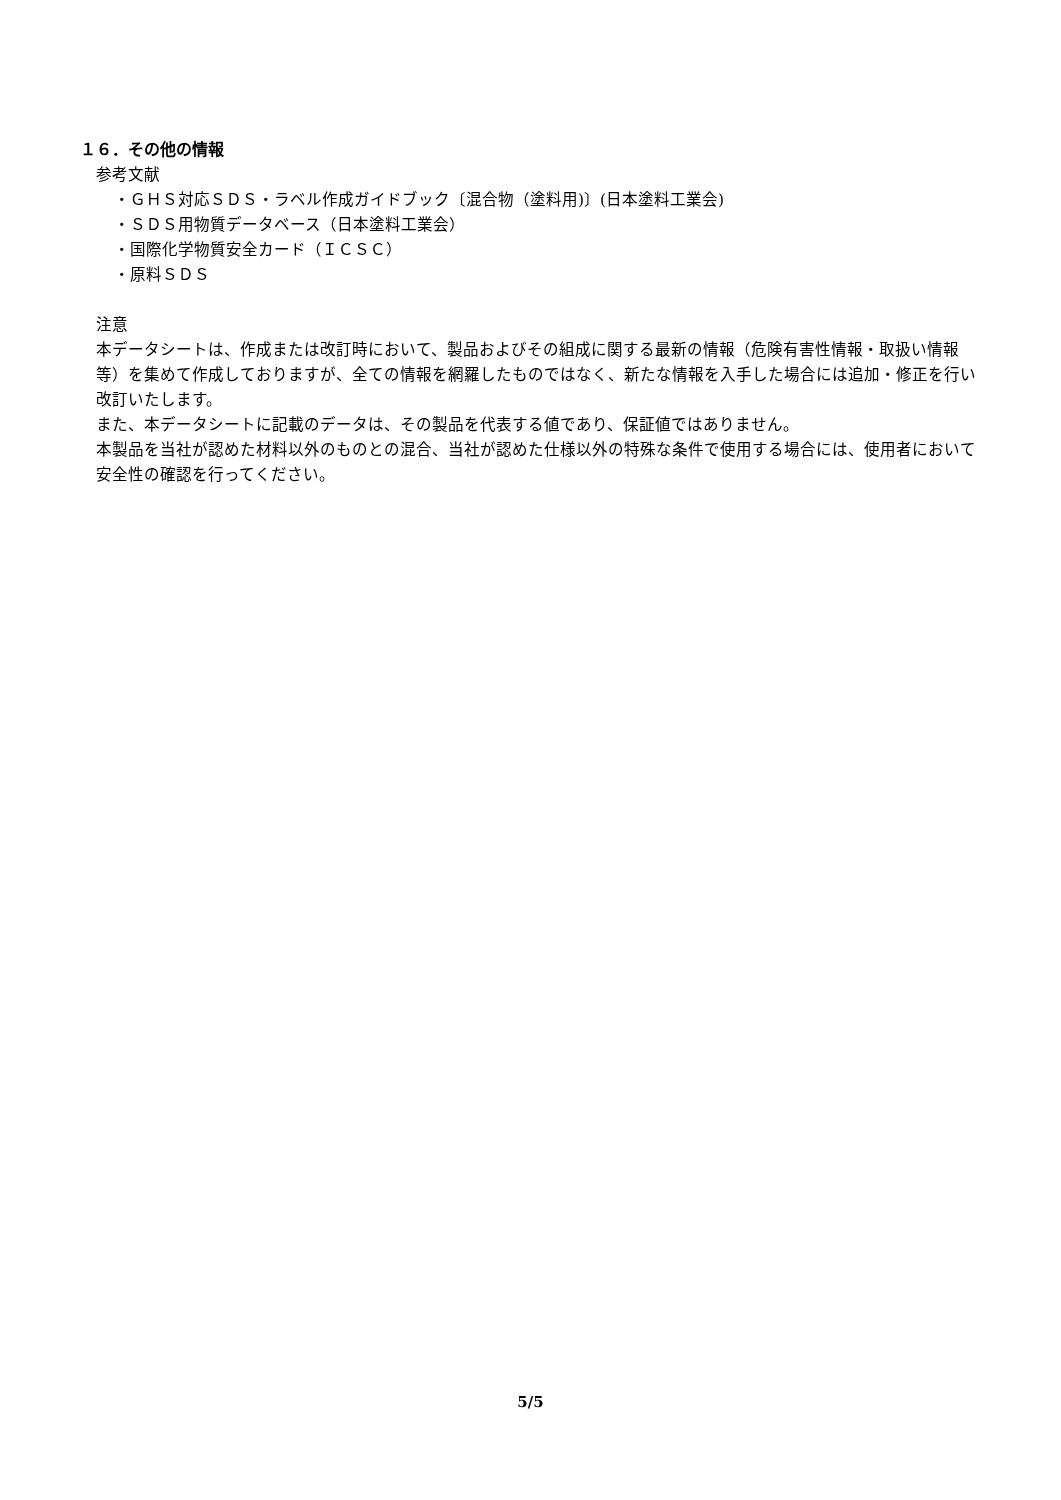１６．その他の情報
参考文献
・ＧＨＳ対応ＳＤＳ・ラベル作成ガイドブック〔混合物（塗料用)〕(日本塗料工業会)
・ＳＤＳ用物質データベース（日本塗料工業会）
・国際化学物質安全カード（ＩＣＳＣ）
・原料ＳＤＳ
注意
本データシートは、作成または改訂時において、製品およびその組成に関する最新の情報（危険有害性情報・取扱い情報等）を集めて作成しておりますが、全ての情報を網羅したものではなく、新たな情報を入手した場合には追加・修正を行い改訂いたします。
また、本データシートに記載のデータは、その製品を代表する値であり、保証値ではありません。
本製品を当社が認めた材料以外のものとの混合、当社が認めた仕様以外の特殊な条件で使用する場合には、使用者において安全性の確認を行ってください。
5/5